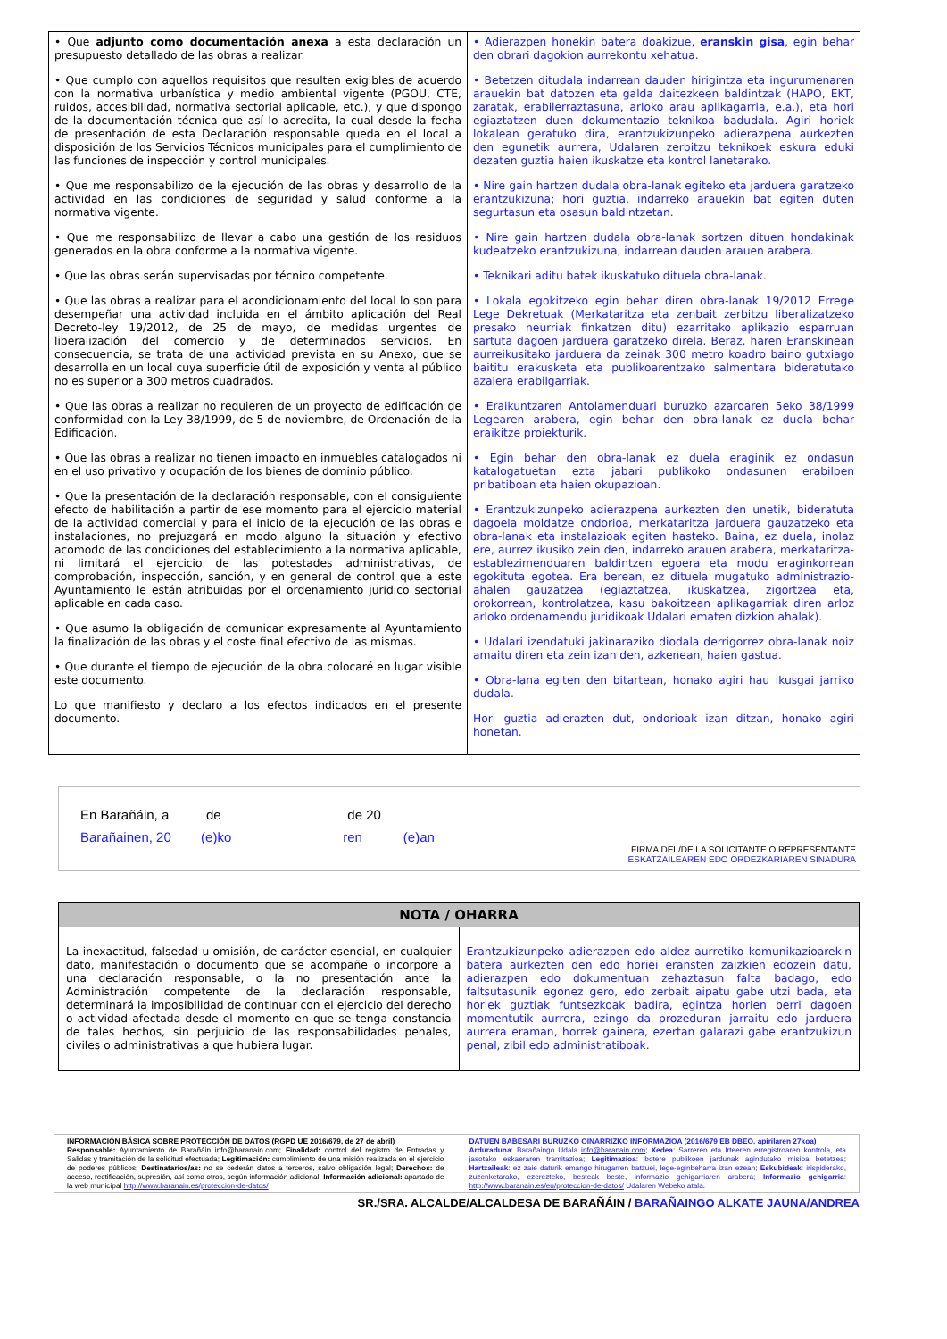| • Que adjunto como documentación anexa a esta declaración un presupuesto detallado de las obras a realizar. • Que cumplo con aquellos requisitos que resulten exigibles de acuerdo con la normativa urbanística y medio ambiental vigente (PGOU, CTE, ruidos, accesibilidad, normativa sectorial aplicable, etc.), y que dispongo de la documentación técnica que así lo acredita, la cual desde la fecha de presentación de esta Declaración responsable queda en el local a disposición de los Servicios Técnicos municipales para el cumplimiento de las funciones de inspección y control municipales. • Que me responsabilizo de la ejecución de las obras y desarrollo de la actividad en las condiciones de seguridad y salud conforme a la normativa vigente. • Que me responsabilizo de llevar a cabo una gestión de los residuos generados en la obra conforme a la normativa vigente. • Que las obras serán supervisadas por técnico competente. • Que las obras a realizar para el acondicionamiento del local lo son para desempeñar una actividad incluida en el ámbito aplicación del Real Decreto-ley 19/2012, de 25 de mayo, de medidas urgentes de liberalización del comercio y de determinados servicios. En consecuencia, se trata de una actividad prevista en su Anexo, que se desarrolla en un local cuya superficie útil de exposición y venta al público no es superior a 300 metros cuadrados. • Que las obras a realizar no requieren de un proyecto de edificación de conformidad con la Ley 38/1999, de 5 de noviembre, de Ordenación de la Edificación. • Que las obras a realizar no tienen impacto en inmuebles catalogados ni en el uso privativo y ocupación de los bienes de dominio público. • Que la presentación de la declaración responsable, con el consiguiente efecto de habilitación a partir de ese momento para el ejercicio material de la actividad comercial y para el inicio de la ejecución de las obras e instalaciones, no prejuzgará en modo alguno la situación y efectivo acomodo de las condiciones del establecimiento a la normativa aplicable, ni limitará el ejercicio de las potestades administrativas, de comprobación, inspección, sanción, y en general de control que a este Ayuntamiento le están atribuidas por el ordenamiento jurídico sectorial aplicable en cada caso. • Que asumo la obligación de comunicar expresamente al Ayuntamiento la finalización de las obras y el coste final efectivo de las mismas. • Que durante el tiempo de ejecución de la obra colocaré en lugar visible este documento. Lo que manifiesto y declaro a los efectos indicados en el presente documento. | • Adierazpen honekin batera doakizue, eranskin gisa , egin behar den obrari dagokion aurrekontu xehatua. • Betetzen ditudala indarrean dauden hirigintza eta ingurumenaren arauekin bat datozen eta galda daitezkeen baldintzak (HAPO, EKT, zaratak, erabilerraztasuna, arloko arau aplikagarria, e.a.), eta hori egiaztatzen duen dokumentazio teknikoa badudala. Agiri horiek lokalean geratuko dira, erantzukizunpeko adierazpena aurkezten den egunetik aurrera, Udalaren zerbitzu teknikoek eskura eduki dezaten guztia haien ikuskatze eta kontrol lanetarako. • Nire gain hartzen dudala obra-lanak egiteko eta jarduera garatzeko erantzukizuna; hori guztia, indarreko arauekin bat egiten duten segurtasun eta osasun baldintzetan. • Nire gain hartzen dudala obra-lanak sortzen dituen hondakinak kudeatzeko erantzukizuna, indarrean dauden arauen arabera. • Teknikari aditu batek ikuskatuko dituela obra-lanak. • Lokala egokitzeko egin behar diren obra-lanak 19/2012 Errege Lege Dekretuak (Merkataritza eta zenbait zerbitzu liberalizatzeko presako neurriak finkatzen ditu) ezarritako aplikazio esparruan sartuta dagoen jarduera garatzeko direla. Beraz, haren Eranskinean aurreikusitako jarduera da zeinak 300 metro koadro baino gutxiago baititu erakusketa eta publikoarentzako salmentara bideratutako azalera erabilgarriak. • Eraikuntzaren Antolamenduari buruzko azaroaren 5eko 38/1999 Legearen arabera, egin behar den obra-lanak ez duela behar eraikitze proiekturik. • Egin behar den obra-lanak ez duela eraginik ez ondasun katalogatuetan ezta jabari publikoko ondasunen erabilpen pribatiboan eta haien okupazioan. • Erantzukizunpeko adierazpena aurkezten den unetik, bideratuta dagoela moldatze ondorioa, merkataritza jarduera gauzatzeko eta obra-lanak eta instalazioak egiten hasteko. Baina, ez duela, inolaz ere, aurrez ikusiko zein den, indarreko arauen arabera, merkataritza-establezimenduaren baldintzen egoera eta modu eraginkorrean egokituta egotea. Era berean, ez dituela mugatuko administrazio-ahalen gauzatzea (egiaztatzea, ikuskatzea, zigortzea eta, orokorrean, kontrolatzea, kasu bakoitzean aplikagarriak diren arloz arloko ordenamendu juridikoak Udalari ematen dizkion ahalak). • Udalari izendatuki jakinaraziko diodala derrigorrez obra-lanak noiz amaitu diren eta zein izan den, azkenean, haien gastua. • Obra-lana egiten den bitartean, honako agiri hau ikusgai jarriko dudala. Hori guztia adierazten dut, ondorioak izan ditzan, honako agiri honetan. |
En Barañáin, a de de 20
Barañainen, 20 (e)ko ren (e)an
FIRMA DEL/DE LA SOLICITANTE O REPRESENTANTE
ESKATZAILEAREN EDO ORDEZKARIAREN SINADURA
| NOTA / OHARRA | |
| --- | --- |
| La inexactitud, falsedad u omisión, de carácter esencial, en cualquier dato, manifestación o documento que se acompañe o incorpore a una declaración responsable, o la no presentación ante la Administración competente de la declaración responsable, determinará la imposibilidad de continuar con el ejercicio del derecho o actividad afectada desde el momento en que se tenga constancia de tales hechos, sin perjuicio de las responsabilidades penales, civiles o administrativas a que hubiera lugar. | Erantzukizunpeko adierazpen edo aldez aurretiko komunikazioarekin batera aurkezten den edo horiei eransten zaizkien edozein datu, adierazpen edo dokumentuan zehaztasun falta badago, edo faltsutasunik egonez gero, edo zerbait aipatu gabe utzi bada, eta horiek guztiak funtsezkoak badira, egintza horien berri dagoen momentutik aurrera, ezingo da prozeduran jarraitu edo jarduera aurrera eraman, horrek gainera, ezertan galarazi gabe erantzukizun penal, zibil edo administratiboak. |
| INFORMACIÓN BÁSICA SOBRE PROTECCIÓN DE DATOS (RGPD UE 2016/679, de 27 de abril) Responsable: Ayuntamiento de Barañáin info@baranain.com; Finalidad: control del registro de Entradas y Salidas y tramitación de la solicitud efectuada; Legitimación: cumplimiento de una misión realizada en el ejercicio de poderes públicos; Destinatarios/as: no se cederán datos a terceros, salvo obligación legal; Derechos: de acceso, rectificación, supresión, así como otros, según información adicional; Información adicional: apartado de la web municipal http://www.baranain.es/proteccion-de-datos/ | DATUEN BABESARI BURUZKO OINARRIZKO INFORMAZIOA (2016/679 EB DBEO, apirilaren 27koa) Arduraduna : Barañaingo Udala info@baranain.com ; Xedea : Sarreren eta Irteeren erregistroaren kontrola, eta jasotako eskaeraren tramitazioa; Legitimazioa : botere publikoen jardunak agindutako misioa betetzea; Hartzaileak : ez zaie daturik emango hirugarren batzuei, lege-eginbeharra izan ezean; Eskubideak : irispiderako, zuzenketarako, ezerezteko, besteak beste, informazio gehigarriaren arabera; Informazio gehigarria : http://www.baranain.es/eu/proteccion-de-datos/ Udalaren Webeko atala. |
SR./SRA. ALCALDE/ALCALDESA DE BARAÑÁIN / BARAÑAINGO ALKATE JAUNA/ANDREA